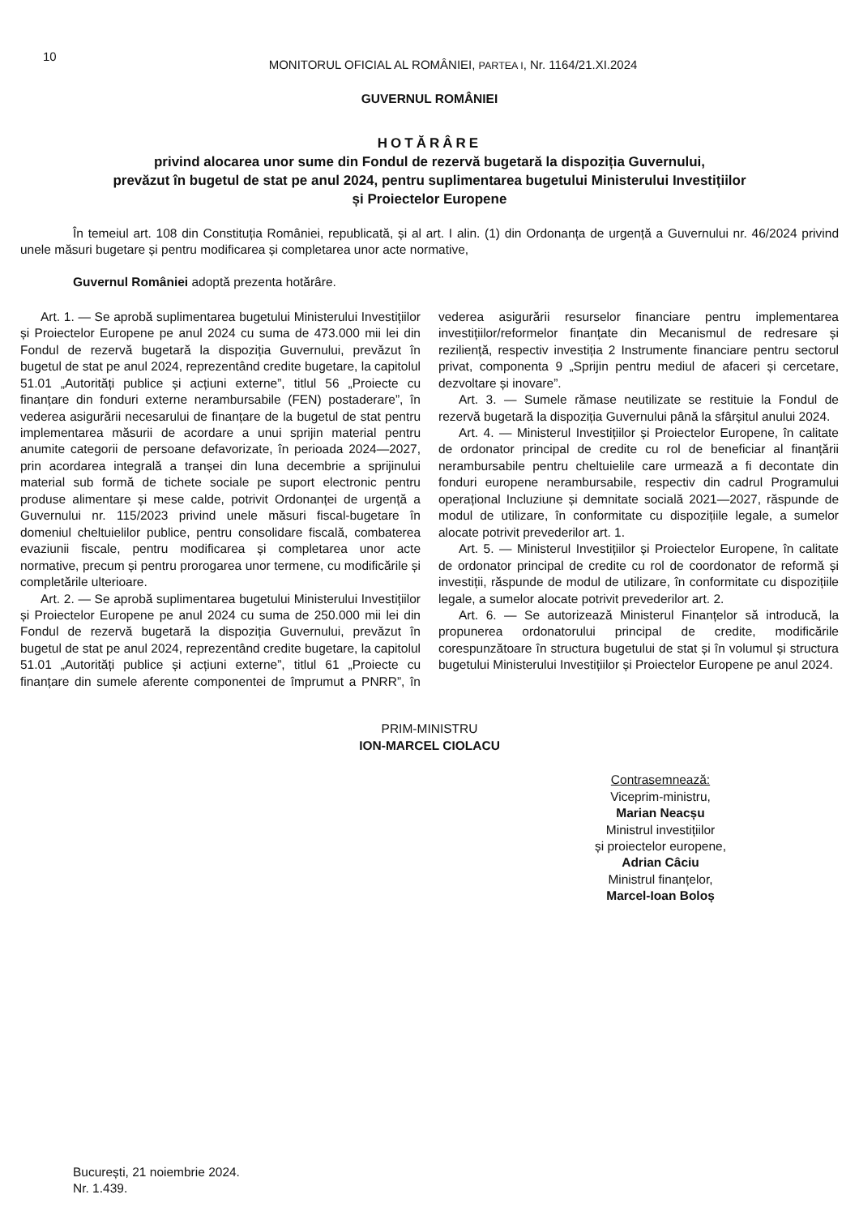10
MONITORUL OFICIAL AL ROMÂNIEI, PARTEA I, Nr. 1164/21.XI.2024
GUVERNUL ROMÂNIEI
HOTĂRÂRE
privind alocarea unor sume din Fondul de rezervă bugetară la dispoziția Guvernului,
prevăzut în bugetul de stat pe anul 2024, pentru suplimentarea bugetului Ministerului Investițiilor
și Proiectelor Europene
În temeiul art. 108 din Constituția României, republicată, și al art. I alin. (1) din Ordonanța de urgență a Guvernului nr. 46/2024 privind unele măsuri bugetare și pentru modificarea și completarea unor acte normative,
Guvernul României adoptă prezenta hotărâre.
Art. 1. — Se aprobă suplimentarea bugetului Ministerului Investițiilor și Proiectelor Europene pe anul 2024 cu suma de 473.000 mii lei din Fondul de rezervă bugetară la dispoziția Guvernului, prevăzut în bugetul de stat pe anul 2024, reprezentând credite bugetare, la capitolul 51.01 „Autorități publice și acțiuni externe”, titlul 56 „Proiecte cu finanțare din fonduri externe nerambursabile (FEN) postaderare”, în vederea asigurării necesarului de finanțare de la bugetul de stat pentru implementarea măsurii de acordare a unui sprijin material pentru anumite categorii de persoane defavorizate, în perioada 2024—2027, prin acordarea integrală a tranșei din luna decembrie a sprijinului material sub formă de tichete sociale pe suport electronic pentru produse alimentare și mese calde, potrivit Ordonanței de urgență a Guvernului nr. 115/2023 privind unele măsuri fiscal-bugetare în domeniul cheltuielilor publice, pentru consolidare fiscală, combaterea evaziunii fiscale, pentru modificarea și completarea unor acte normative, precum și pentru prorogarea unor termene, cu modificările și completările ulterioare.
Art. 2. — Se aprobă suplimentarea bugetului Ministerului Investițiilor și Proiectelor Europene pe anul 2024 cu suma de 250.000 mii lei din Fondul de rezervă bugetară la dispoziția Guvernului, prevăzut în bugetul de stat pe anul 2024, reprezentând credite bugetare, la capitolul 51.01 „Autorități publice și acțiuni externe”, titlul 61 „Proiecte cu finanțare din sumele aferente componentei de împrumut a PNRR”, în vederea asigurării resurselor financiare pentru implementarea investițiilor/reformelor finanțate din Mecanismul de redresare și reziliență, respectiv investiția 2 Instrumente financiare pentru sectorul privat, componenta 9 „Sprijin pentru mediul de afaceri și cercetare, dezvoltare și inovare”.
Art. 3. — Sumele rămase neutilizate se restituie la Fondul de rezervă bugetară la dispoziția Guvernului până la sfârșitul anului 2024.
Art. 4. — Ministerul Investițiilor și Proiectelor Europene, în calitate de ordonator principal de credite cu rol de beneficiar al finanțării nerambursabile pentru cheltuielile care urmează a fi decontate din fonduri europene nerambursabile, respectiv din cadrul Programului operațional Incluziune și demnitate socială 2021—2027, răspunde de modul de utilizare, în conformitate cu dispozițiile legale, a sumelor alocate potrivit prevederilor art. 1.
Art. 5. — Ministerul Investițiilor și Proiectelor Europene, în calitate de ordonator principal de credite cu rol de coordonator de reformă și investiții, răspunde de modul de utilizare, în conformitate cu dispozițiile legale, a sumelor alocate potrivit prevederilor art. 2.
Art. 6. — Se autorizează Ministerul Finanțelor să introducă, la propunerea ordonatorului principal de credite, modificările corespunzătoare în structura bugetului de stat și în volumul și structura bugetului Ministerului Investițiilor și Proiectelor Europene pe anul 2024.
PRIM-MINISTRU
ION-MARCEL CIOLACU
Contrasemnează:
Viceprim-ministru,
Marian Neacșu
Ministrul investițiilor
și proiectelor europene,
Adrian Câciu
Ministrul finanțelor,
Marcel-Ioan Boloș
București, 21 noiembrie 2024.
Nr. 1.439.